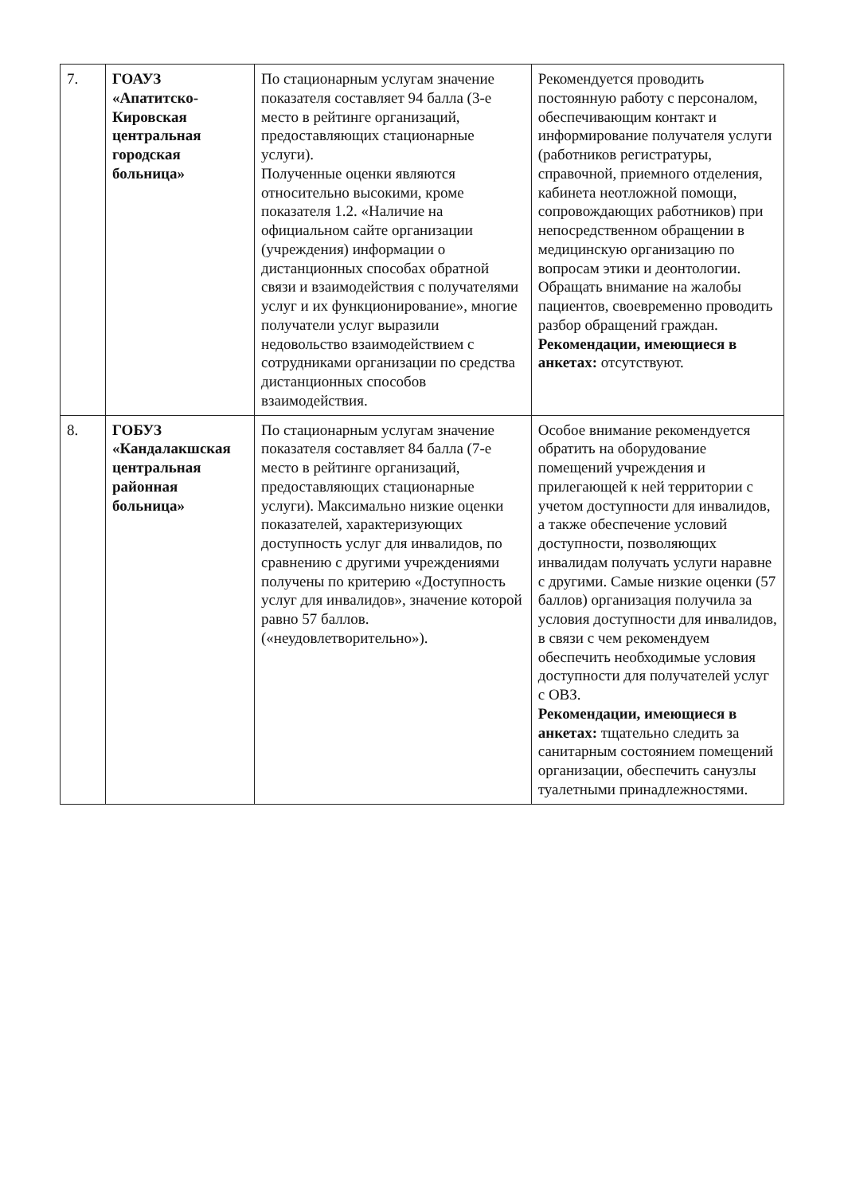| 7. | ГОАУЗ «Апатитско-Кировская центральная городская больница» | По стационарным услугам значение показателя составляет 94 балла (3-е место в рейтинге организаций, предоставляющих стационарные услуги). Полученные оценки являются относительно высокими, кроме показателя 1.2. «Наличие на официальном сайте организации (учреждения) информации о дистанционных способах обратной связи и взаимодействия с получателями услуг и их функционирование», многие получатели услуг выразили недовольство взаимодействием с сотрудниками организации по средства дистанционных способов взаимодействия. | Рекомендуется проводить постоянную работу с персоналом, обеспечивающим контакт и информирование получателя услуги (работников регистратуры, справочной, приемного отделения, кабинета неотложной помощи, сопровождающих работников) при непосредственном обращении в медицинскую организацию по вопросам этики и деонтологии. Обращать внимание на жалобы пациентов, своевременно проводить разбор обращений граждан. Рекомендации, имеющиеся в анкетах: отсутствуют. |
| 8. | ГОБУЗ «Кандалакшская центральная районная больница» | По стационарным услугам значение показателя составляет 84 балла (7-е место в рейтинге организаций, предоставляющих стационарные услуги). Максимально низкие оценки показателей, характеризующих доступность услуг для инвалидов, по сравнению с другими учреждениями получены по критерию «Доступность услуг для инвалидов», значение которой равно 57 баллов. («неудовлетворительно»). | Особое внимание рекомендуется обратить на оборудование помещений учреждения и прилегающей к ней территории с учетом доступности для инвалидов, а также обеспечение условий доступности, позволяющих инвалидам получать услуги наравне с другими. Самые низкие оценки (57 баллов) организация получила за условия доступности для инвалидов, в связи с чем рекомендуем обеспечить необходимые условия доступности для получателей услуг с ОВЗ. Рекомендации, имеющиеся в анкетах: тщательно следить за санитарным состоянием помещений организации, обеспечить санузлы туалетными принадлежностями. |